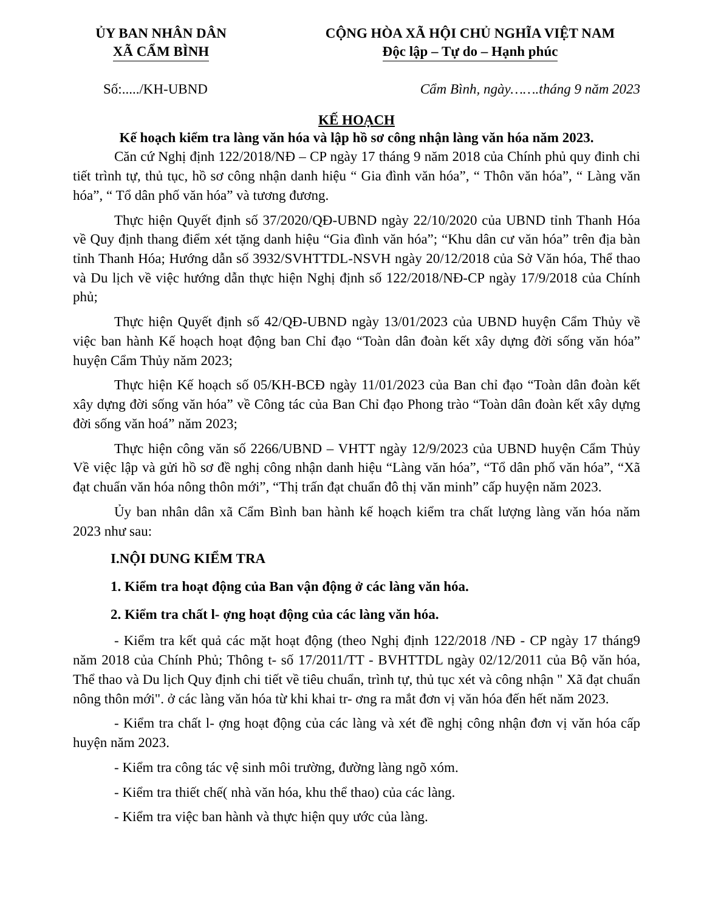ỦY BAN NHÂN DÂN
XÃ CẨM BÌNH
CỘNG HÒA XÃ HỘI CHỦ NGHĨA VIỆT NAM
Độc lập – Tự do – Hạnh phúc
Số:...../KH-UBND Cẩm Bình, ngày…….tháng 9 năm 2023
KẾ HOẠCH
Kế hoạch kiểm tra làng văn hóa và lập hồ sơ công nhận làng văn hóa năm 2023.
Căn cứ Nghị định 122/2018/NĐ – CP ngày 17 tháng 9 năm 2018 của Chính phủ quy đinh chi tiết trình tự, thủ tục, hồ sơ công nhận danh hiệu “ Gia đình văn hóa”, “ Thôn văn hóa”, “ Làng văn hóa”, “ Tổ dân phố văn hóa” và tương đương.
Thực hiện Quyết định số 37/2020/QĐ-UBND ngày 22/10/2020 của UBND tỉnh Thanh Hóa về Quy định thang điểm xét tặng danh hiệu “Gia đình văn hóa”; “Khu dân cư văn hóa” trên địa bàn tỉnh Thanh Hóa; Hướng dẫn số 3932/SVHTTDL-NSVH ngày 20/12/2018 của Sở Văn hóa, Thể thao và Du lịch về việc hướng dẫn thực hiện Nghị định số 122/2018/NĐ-CP ngày 17/9/2018 của Chính phủ;
Thực hiện Quyết định số 42/QĐ-UBND ngày 13/01/2023 của UBND huyện Cẩm Thủy về việc ban hành Kế hoạch hoạt động ban Chỉ đạo “Toàn dân đoàn kết xây dựng đời sống văn hóa” huyện Cẩm Thủy năm 2023;
Thực hiện Kế hoạch số 05/KH-BCĐ ngày 11/01/2023 của Ban chỉ đạo “Toàn dân đoàn kết xây dựng đời sống văn hóa” về Công tác của Ban Chỉ đạo Phong trào “Toàn dân đoàn kết xây dựng đời sống văn hoá” năm 2023;
Thực hiện công văn số 2266/UBND – VHTT ngày 12/9/2023 của UBND huyện Cẩm Thủy Về việc lập và gửi hồ sơ đề nghị công nhận danh hiệu “Làng văn hóa”, “Tổ dân phố văn hóa”, “Xã đạt chuẩn văn hóa nông thôn mới”, “Thị trấn đạt chuẩn đô thị văn minh” cấp huyện năm 2023.
Ủy ban nhân dân xã Cẩm Bình ban hành kế hoạch kiểm tra chất lượng làng văn hóa năm 2023 như sau:
I.NỘI DUNG KIỂM TRA
1. Kiểm tra hoạt động của Ban vận động ở các làng văn hóa.
2. Kiểm tra chất l- ợng hoạt động của các làng văn hóa.
- Kiểm tra kết quả các mặt hoạt động (theo Nghị định 122/2018 /NĐ - CP ngày 17 tháng9 năm 2018 của Chính Phủ; Thông t- số 17/2011/TT - BVHTTDL ngày 02/12/2011 của Bộ văn hóa, Thể thao và Du lịch Quy định chi tiết về tiêu chuẩn, trình tự, thủ tục xét và công nhận " Xã đạt chuẩn nông thôn mới". ở các làng văn hóa từ khi khai tr- ơng ra mắt đơn vị văn hóa đến hết năm 2023.
- Kiểm tra chất l- ợng hoạt động của các làng và xét đề nghị công nhận đơn vị văn hóa cấp huyện năm 2023.
- Kiểm tra công tác vệ sinh môi trường, đường làng ngõ xóm.
- Kiểm tra thiết chế( nhà văn hóa, khu thể thao) của các làng.
- Kiểm tra việc ban hành và thực hiện quy ước của làng.